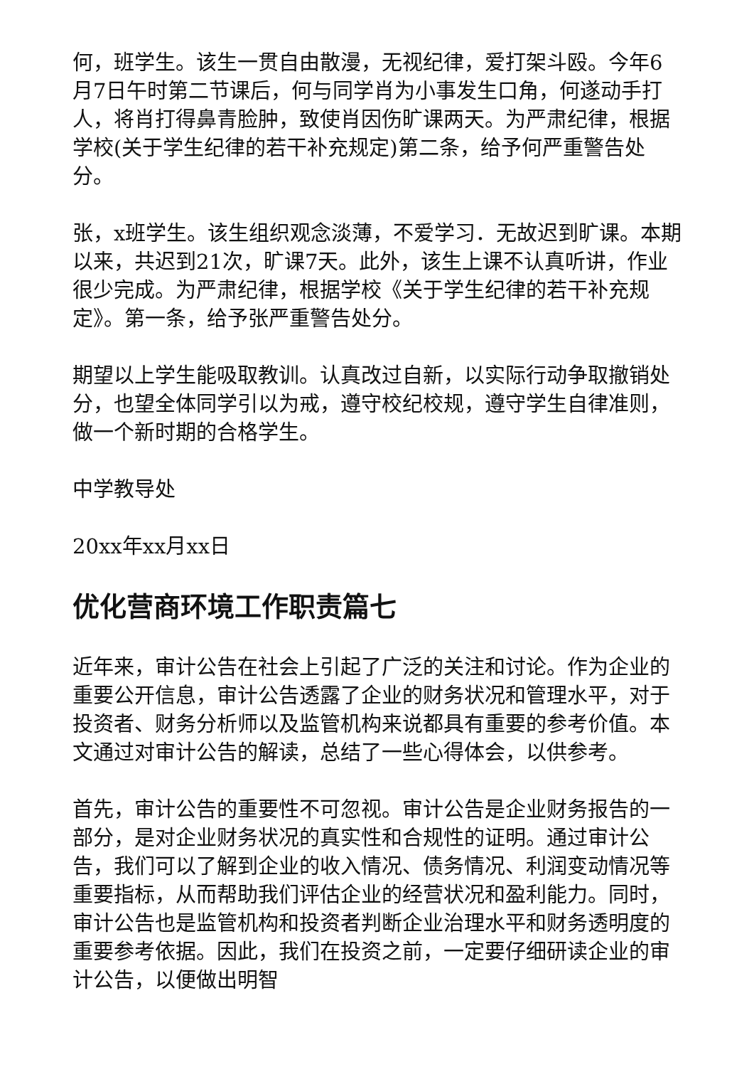何，班学生。该生一贯自由散漫，无视纪律，爱打架斗殴。今年6月7日午时第二节课后，何与同学肖为小事发生口角，何遂动手打人，将肖打得鼻青脸肿，致使肖因伤旷课两天。为严肃纪律，根据学校(关于学生纪律的若干补充规定)第二条，给予何严重警告处分。
张，x班学生。该生组织观念淡薄，不爱学习．无故迟到旷课。本期以来，共迟到21次，旷课7天。此外，该生上课不认真听讲，作业很少完成。为严肃纪律，根据学校《关于学生纪律的若干补充规定》。第一条，给予张严重警告处分。
期望以上学生能吸取教训。认真改过自新，以实际行动争取撤销处分，也望全体同学引以为戒，遵守校纪校规，遵守学生自律准则，做一个新时期的合格学生。
中学教导处
20xx年xx月xx日
优化营商环境工作职责篇七
近年来，审计公告在社会上引起了广泛的关注和讨论。作为企业的重要公开信息，审计公告透露了企业的财务状况和管理水平，对于投资者、财务分析师以及监管机构来说都具有重要的参考价值。本文通过对审计公告的解读，总结了一些心得体会，以供参考。
首先，审计公告的重要性不可忽视。审计公告是企业财务报告的一部分，是对企业财务状况的真实性和合规性的证明。通过审计公告，我们可以了解到企业的收入情况、债务情况、利润变动情况等重要指标，从而帮助我们评估企业的经营状况和盈利能力。同时，审计公告也是监管机构和投资者判断企业治理水平和财务透明度的重要参考依据。因此，我们在投资之前，一定要仔细研读企业的审计公告，以便做出明智